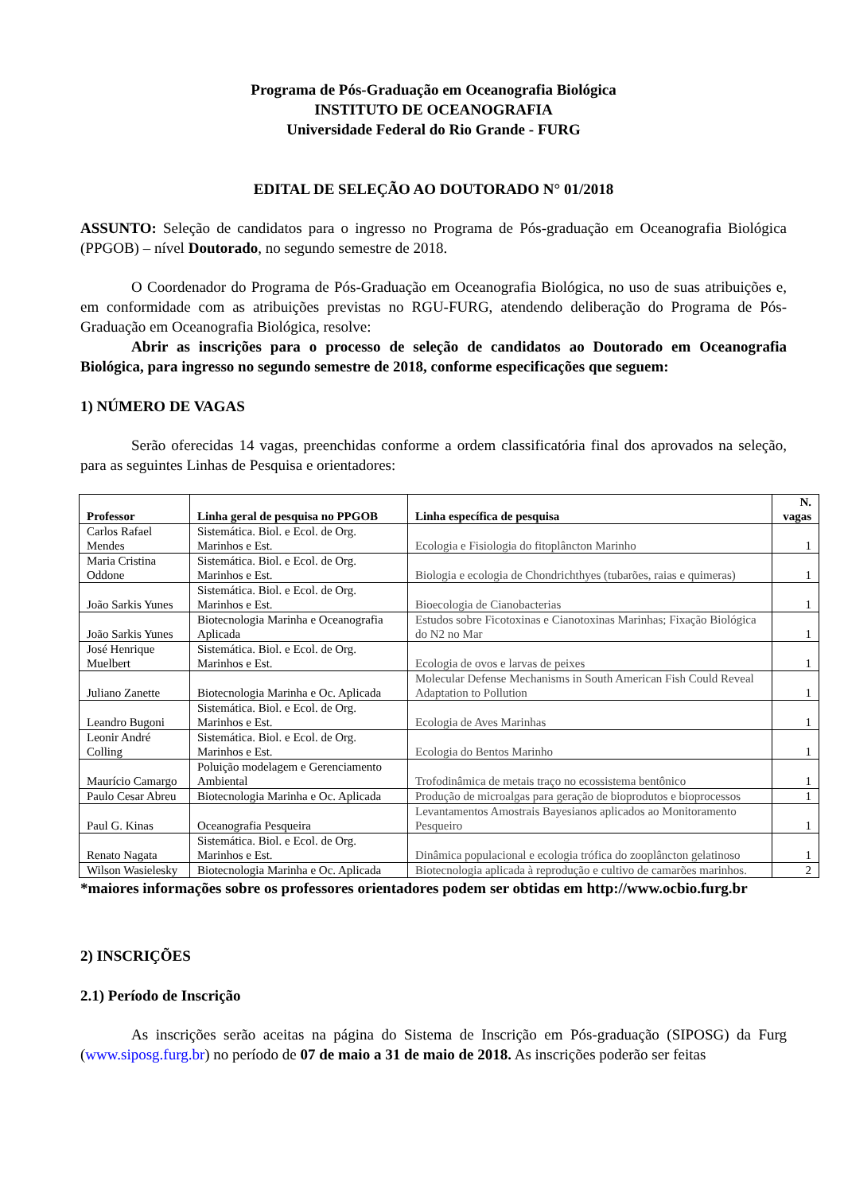Programa de Pós-Graduação em Oceanografia Biológica
INSTITUTO DE OCEANOGRAFIA
Universidade Federal do Rio Grande - FURG
EDITAL DE SELEÇÃO AO DOUTORADO N° 01/2018
ASSUNTO: Seleção de candidatos para o ingresso no Programa de Pós-graduação em Oceanografia Biológica (PPGOB) – nível Doutorado, no segundo semestre de 2018.
O Coordenador do Programa de Pós-Graduação em Oceanografia Biológica, no uso de suas atribuições e, em conformidade com as atribuições previstas no RGU-FURG, atendendo deliberação do Programa de Pós-Graduação em Oceanografia Biológica, resolve:
Abrir as inscrições para o processo de seleção de candidatos ao Doutorado em Oceanografia Biológica, para ingresso no segundo semestre de 2018, conforme especificações que seguem:
1) NÚMERO DE VAGAS
Serão oferecidas 14 vagas, preenchidas conforme a ordem classificatória final dos aprovados na seleção, para as seguintes Linhas de Pesquisa e orientadores:
| Professor | Linha geral de pesquisa no PPGOB | Linha específica de pesquisa | N. vagas |
| --- | --- | --- | --- |
| Carlos Rafael Mendes | Sistemática. Biol. e Ecol. de Org. Marinhos e Est. | Ecologia e Fisiologia do fitoplâncton Marinho | 1 |
| Maria Cristina Oddone | Sistemática. Biol. e Ecol. de Org. Marinhos e Est. | Biologia e ecologia de Chondrichthyes (tubarões, raias e quimeras) | 1 |
| João Sarkis Yunes | Sistemática. Biol. e Ecol. de Org. Marinhos e Est. | Bioecologia de Cianobacterias | 1 |
| João Sarkis Yunes | Biotecnologia Marinha e Oceanografia Aplicada | Estudos sobre Ficotoxinas e Cianotoxinas Marinhas; Fixação Biológica do N2 no Mar | 1 |
| José Henrique Muelbert | Sistemática. Biol. e Ecol. de Org. Marinhos e Est. | Ecologia de ovos e larvas de peixes | 1 |
| Juliano Zanette | Biotecnologia Marinha e Oc. Aplicada | Molecular Defense Mechanisms in South American Fish Could Reveal Adaptation to Pollution | 1 |
| Leandro Bugoni | Sistemática. Biol. e Ecol. de Org. Marinhos e Est. | Ecologia de Aves Marinhas | 1 |
| Leonir André Colling | Sistemática. Biol. e Ecol. de Org. Marinhos e Est. | Ecologia do Bentos Marinho | 1 |
| Maurício Camargo | Poluição modelagem e Gerenciamento Ambiental | Trofodinâmica de metais traço no ecossistema bentônico | 1 |
| Paulo Cesar Abreu | Biotecnologia Marinha e Oc. Aplicada | Produção de microalgas para geração de bioprodutos e bioprocessos | 1 |
| Paul G. Kinas | Oceanografia Pesqueira | Levantamentos Amostrais Bayesianos aplicados ao Monitoramento Pesqueiro | 1 |
| Renato Nagata | Sistemática. Biol. e Ecol. de Org. Marinhos e Est. | Dinâmica populacional e ecologia trófica do zooplâncton gelatinoso | 1 |
| Wilson Wasielesky | Biotecnologia Marinha e Oc. Aplicada | Biotecnologia aplicada à reprodução e cultivo de camarões marinhos. | 2 |
*maiores informações sobre os professores orientadores podem ser obtidas em http://www.ocbio.furg.br
2) INSCRIÇÕES
2.1) Período de Inscrição
As inscrições serão aceitas na página do Sistema de Inscrição em Pós-graduação (SIPOSG) da Furg (www.siposg.furg.br) no período de 07 de maio a 31 de maio de 2018. As inscrições poderão ser feitas